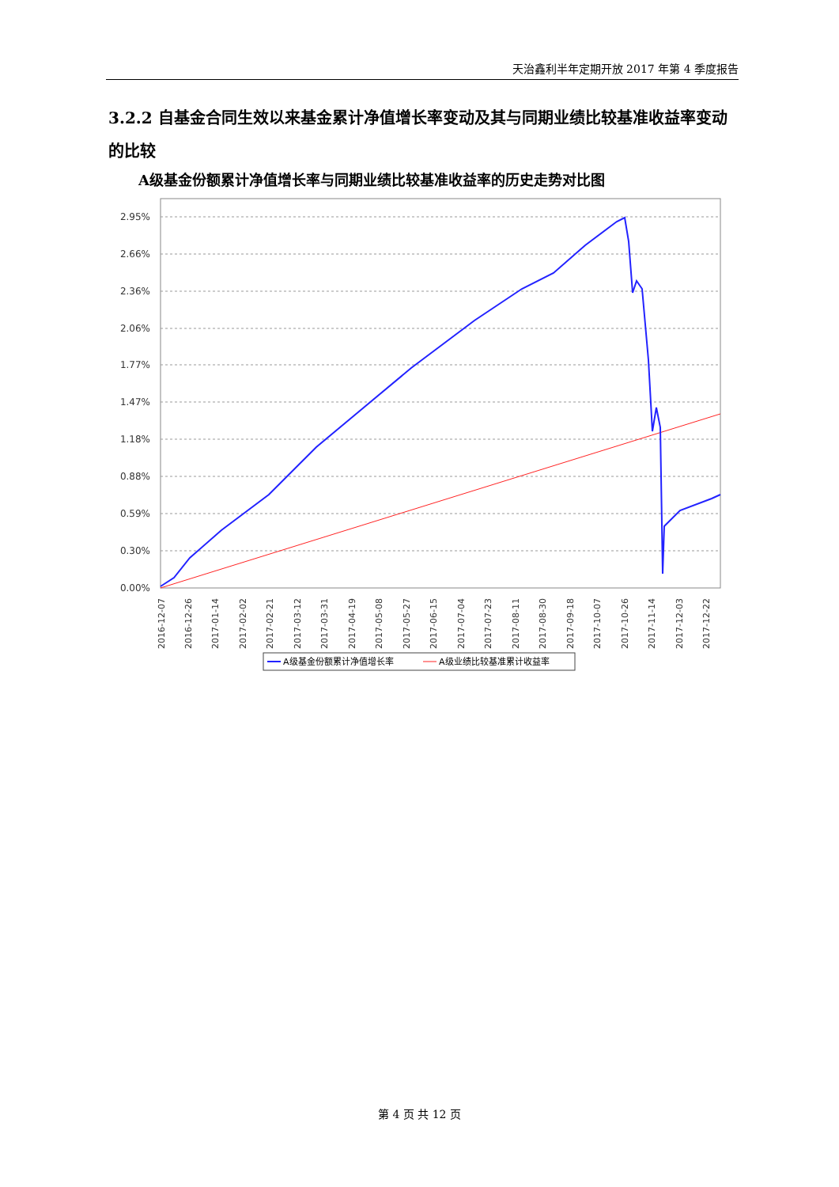天治鑫利半年定期开放 2017 年第 4 季度报告
3.2.2 自基金合同生效以来基金累计净值增长率变动及其与同期业绩比较基准收益率变动的比较
A级基金份额累计净值增长率与同期业绩比较基准收益率的历史走势对比图
2.95%
2.66%
2.36%
2.06%
1.77%
1.47%
1.18%
0.88%
0.59%
0.30%
0.00%
2016-12-07
2016-12-26
2017-01-14
2017-02-02
2017-02-21
2017-03-12
2017-03-31
2017-04-19
2017-05-08
2017-05-27
2017-06-15
2017-07-04
2017-07-23
2017-08-11
2017-08-30
2017-09-18
2017-10-07
2017-10-26
2017-11-14
2017-12-03
2017-12-22
A级基金份额累计净值增长率
A级业绩比较基准累计收益率
第 4 页 共 12 页